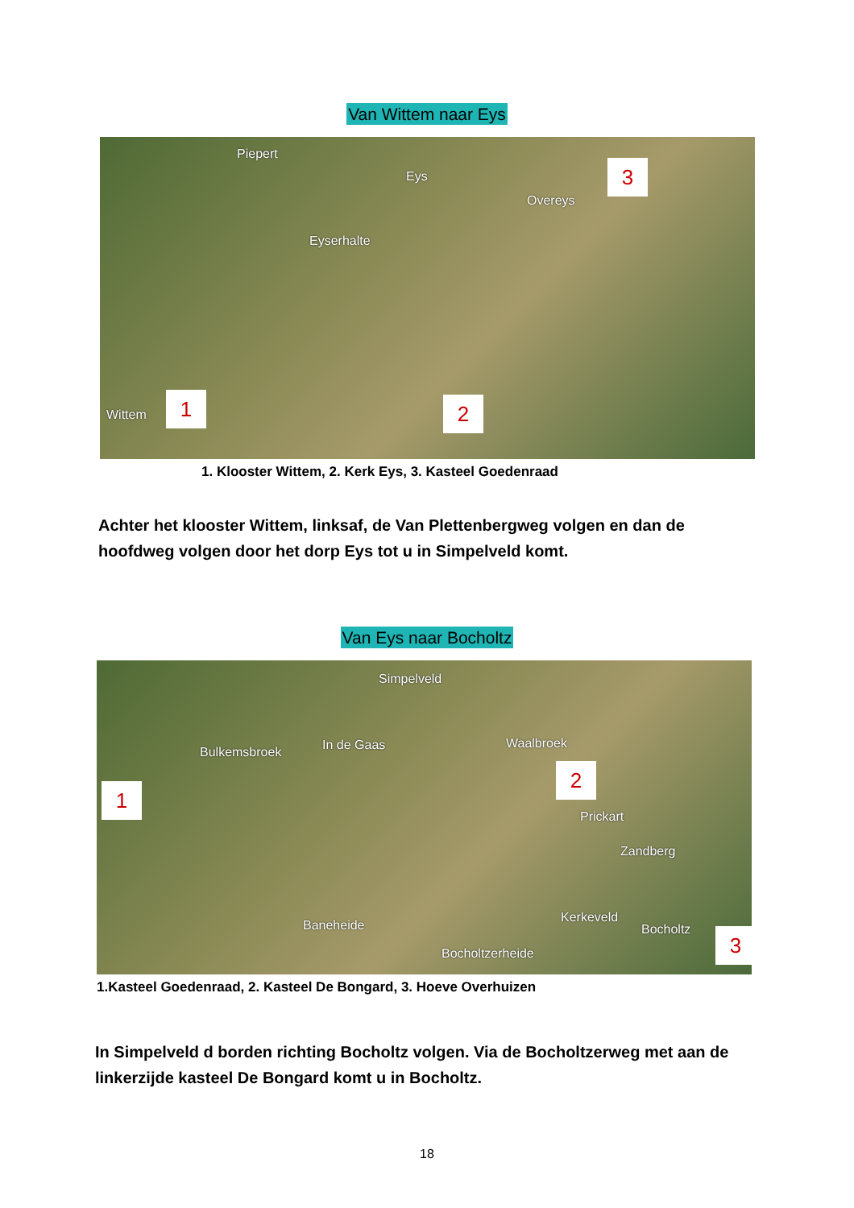Van Wittem naar Eys
Piepert
Eys
Eyserhalte
Overeys
Wittem
1 2
3
1. Klooster Wittem, 2. Kerk Eys, 3. Kasteel Goedenraad
Achter het klooster Wittem, linksaf, de Van Plettenbergweg volgen en dan de hoofdweg volgen door het dorp Eys tot u in Simpelveld komt.
Van Eys naar Bocholtz
Simpelveld
Bulkemsbroek In de Gaas Waalbroek
Prickart
Zandberg
Baneheide
Kerkeveld
Bocholtz
Bocholtzerheide
1
2
3
1.Kasteel Goedenraad, 2. Kasteel De Bongard, 3. Hoeve Overhuizen
In Simpelveld d borden richting Bocholtz volgen. Via de Bocholtzerweg met aan de linkerzijde kasteel De Bongard komt u in Bocholtz.
18